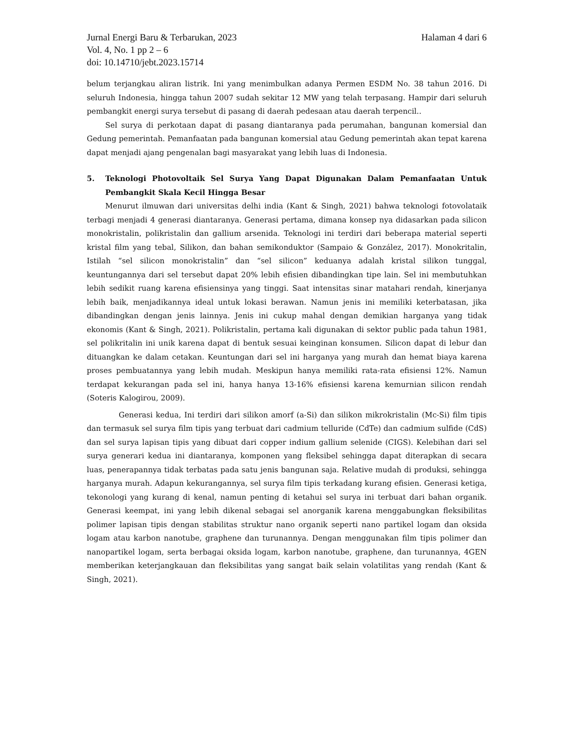Jurnal Energi Baru & Terbarukan, 2023 Halaman 4 dari 6
Vol. 4, No. 1 pp 2 – 6
doi: 10.14710/jebt.2023.15714
belum terjangkau aliran listrik. Ini yang menimbulkan adanya Permen ESDM No. 38 tahun 2016. Di seluruh Indonesia, hingga tahun 2007 sudah sekitar 12 MW yang telah terpasang. Hampir dari seluruh pembangkit energi surya tersebut di pasang di daerah pedesaan atau daerah terpencil..
Sel surya di perkotaan dapat di pasang diantaranya pada perumahan, bangunan komersial dan Gedung pemerintah. Pemanfaatan pada bangunan komersial atau Gedung pemerintah akan tepat karena dapat menjadi ajang pengenalan bagi masyarakat yang lebih luas di Indonesia.
5. Teknologi Photovoltaik Sel Surya Yang Dapat Digunakan Dalam Pemanfaatan Untuk Pembangkit Skala Kecil Hingga Besar
Menurut ilmuwan dari universitas delhi india (Kant & Singh, 2021) bahwa teknologi fotovolataik terbagi menjadi 4 generasi diantaranya. Generasi pertama, dimana konsep nya didasarkan pada silicon monokristalin, polikristalin dan gallium arsenida. Teknologi ini terdiri dari beberapa material seperti kristal film yang tebal, Silikon, dan bahan semikonduktor (Sampaio & González, 2017). Monokritalin, Istilah “sel silicon monokristalin” dan “sel silicon” keduanya adalah kristal silikon tunggal, keuntungannya dari sel tersebut dapat 20% lebih efisien dibandingkan tipe lain. Sel ini membutuhkan lebih sedikit ruang karena efisiensinya yang tinggi. Saat intensitas sinar matahari rendah, kinerjanya lebih baik, menjadikannya ideal untuk lokasi berawan. Namun jenis ini memiliki keterbatasan, jika dibandingkan dengan jenis lainnya. Jenis ini cukup mahal dengan demikian harganya yang tidak ekonomis (Kant & Singh, 2021). Polikristalin, pertama kali digunakan di sektor public pada tahun 1981, sel polikritalin ini unik karena dapat di bentuk sesuai keinginan konsumen. Silicon dapat di lebur dan dituangkan ke dalam cetakan. Keuntungan dari sel ini harganya yang murah dan hemat biaya karena proses pembuatannya yang lebih mudah. Meskipun hanya memiliki rata-rata efisiensi 12%. Namun terdapat kekurangan pada sel ini, hanya hanya 13-16% efisiensi karena kemurnian silicon rendah (Soteris Kalogirou, 2009).
Generasi kedua, Ini terdiri dari silikon amorf (a-Si) dan silikon mikrokristalin (Mc-Si) film tipis dan termasuk sel surya film tipis yang terbuat dari cadmium telluride (CdTe) dan cadmium sulfide (CdS) dan sel surya lapisan tipis yang dibuat dari copper indium gallium selenide (CIGS). Kelebihan dari sel surya generari kedua ini diantaranya, komponen yang fleksibel sehingga dapat diterapkan di secara luas, penerapannya tidak terbatas pada satu jenis bangunan saja. Relative mudah di produksi, sehingga harganya murah. Adapun kekurangannya, sel surya film tipis terkadang kurang efisien. Generasi ketiga, tekonologi yang kurang di kenal, namun penting di ketahui sel surya ini terbuat dari bahan organik. Generasi keempat, ini yang lebih dikenal sebagai sel anorganik karena menggabungkan fleksibilitas polimer lapisan tipis dengan stabilitas struktur nano organik seperti nano partikel logam dan oksida logam atau karbon nanotube, graphene dan turunannya. Dengan menggunakan film tipis polimer dan nanopartikel logam, serta berbagai oksida logam, karbon nanotube, graphene, dan turunannya, 4GEN memberikan keterjangkauan dan fleksibilitas yang sangat baik selain volatilitas yang rendah (Kant & Singh, 2021).